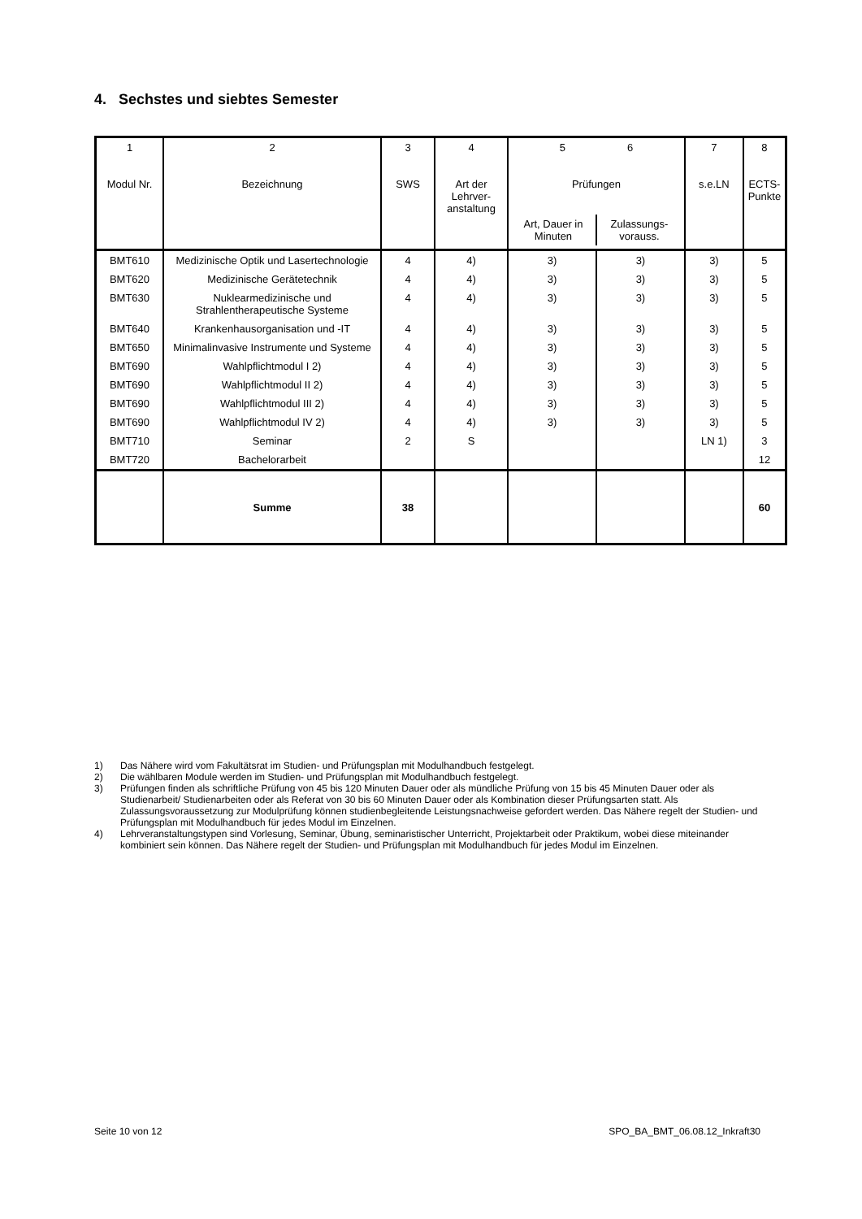4. Sechstes und siebtes Semester
| 1 Modul Nr. | 2 Bezeichnung | 3 SWS | 4 Art der Lehrver- anstaltung | 5 6 Prüfungen / Art, Dauer in Minuten / Zulassungs- vorauss. / | | 7 s.e.LN | 8 ECTS- Punkte |
| BMT610 | Medizinische Optik und Lasertechnologie | 4 | 4) | 3) | 3) | 3) | 5 |
| BMT620 | Medizinische Gerätetechnik | 4 | 4) | 3) | 3) | 3) | 5 |
| BMT630 | Nuklearmedizinische und Strahlentherapeutische Systeme | 4 | 4) | 3) | 3) | 3) | 5 |
| BMT640 | Krankenhausorganisation und -IT | 4 | 4) | 3) | 3) | 3) | 5 |
| BMT650 | Minimalinvasive Instrumente und Systeme | 4 | 4) | 3) | 3) | 3) | 5 |
| BMT690 | Wahlpflichtmodul I 2) | 4 | 4) | 3) | 3) | 3) | 5 |
| BMT690 | Wahlpflichtmodul II 2) | 4 | 4) | 3) | 3) | 3) | 5 |
| BMT690 | Wahlpflichtmodul III 2) | 4 | 4) | 3) | 3) | 3) | 5 |
| BMT690 | Wahlpflichtmodul IV 2) | 4 | 4) | 3) | 3) | 3) | 5 |
| BMT710 | Seminar | 2 | S | | | LN 1) | 3 |
| BMT720 | Bachelorarbeit | | | | | | 12 |
| | Summe | 38 | | | | | 60 |
1) Das Nähere wird vom Fakultätsrat im Studien- und Prüfungsplan mit Modulhandbuch festgelegt.
2) Die wählbaren Module werden im Studien- und Prüfungsplan mit Modulhandbuch festgelegt.
3) Prüfungen finden als schriftliche Prüfung von 45 bis 120 Minuten Dauer oder als mündliche Prüfung von 15 bis 45 Minuten Dauer oder als Studienarbeit/ Studienarbeiten oder als Referat von 30 bis 60 Minuten Dauer oder als Kombination dieser Prüfungsarten statt. Als Zulassungsvoraussetzung zur Modulprüfung können studienbegleitende Leistungsnachweise gefordert werden. Das Nähere regelt der Studien- und Prüfungsplan mit Modulhandbuch für jedes Modul im Einzelnen.
4) Lehrveranstaltungstypen sind Vorlesung, Seminar, Übung, seminaristischer Unterricht, Projektarbeit oder Praktikum, wobei diese miteinander kombiniert sein können. Das Nähere regelt der Studien- und Prüfungsplan mit Modulhandbuch für jedes Modul im Einzelnen.
Seite 10 von 12 SPO_BA_BMT_06.08.12_Inkraft30